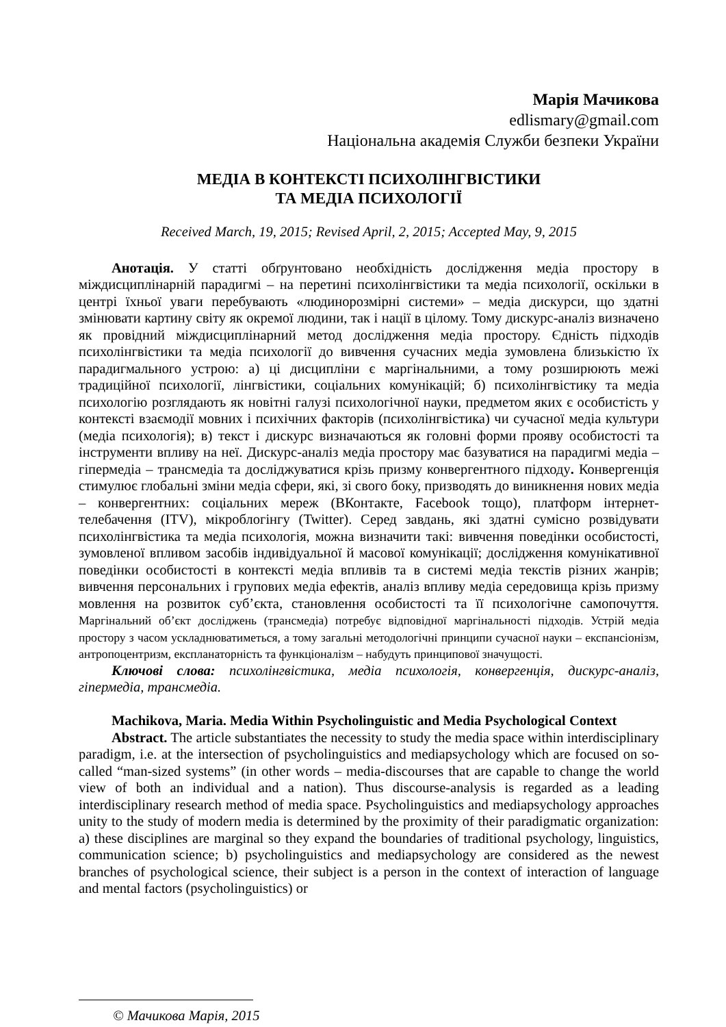Марія Мачикова
edlismary@gmail.com
Національна академія Служби безпеки України
МЕДІА В КОНТЕКСТІ ПСИХОЛІНГВІСТИКИ
ТА МЕДІА ПСИХОЛОГІЇ
Received March, 19, 2015; Revised April, 2, 2015; Accepted May, 9, 2015
Анотація. У статті обґрунтовано необхідність дослідження медіа простору в міждисциплінарній парадигмі – на перетині психолінгвістики та медіа психології, оскільки в центрі їхньої уваги перебувають «людинорозмірні системи» – медіа дискурси, що здатні змінювати картину світу як окремої людини, так і нації в цілому. Тому дискурс-аналіз визначено як провідний міждисциплінарний метод дослідження медіа простору. Єдність підходів психолінгвістики та медіа психології до вивчення сучасних медіа зумовлена близькістю їх парадигмального устрою: а) ці дисципліни є маргінальними, а тому розширюють межі традиційної психології, лінгвістики, соціальних комунікацій; б) психолінгвістику та медіа психологію розглядають як новітні галузі психологічної науки, предметом яких є особистість у контексті взаємодії мовних і психічних факторів (психолінгвістика) чи сучасної медіа культури (медіа психологія); в) текст і дискурс визначаються як головні форми прояву особистості та інструменти впливу на неї. Дискурс-аналіз медіа простору має базуватися на парадигмі медіа – гіпермедіа – трансмедіа та досліджуватися крізь призму конвергентного підходу. Конвергенція стимулює глобальні зміни медіа сфери, які, зі свого боку, призводять до виникнення нових медіа – конвергентних: соціальних мереж (ВКонтакте, Facebook тощо), платформ інтернет-телебачення (ITV), мікроблогінгу (Twitter). Серед завдань, які здатні сумісно розвідувати психолінгвістика та медіа психологія, можна визначити такі: вивчення поведінки особистості, зумовленої впливом засобів індивідуальної й масової комунікації; дослідження комунікативної поведінки особистості в контексті медіа впливів та в системі медіа текстів різних жанрів; вивчення персональних і групових медіа ефектів, аналіз впливу медіа середовища крізь призму мовлення на розвиток суб’єкта, становлення особистості та її психологічне самопочуття. Маргінальний об’єкт досліджень (трансмедіа) потребує відповідної маргінальності підходів. Устрій медіа простору з часом ускладнюватиметься, а тому загальні методологічні принципи сучасної науки – експансіонізм, антропоцентризм, експланаторність та функціоналізм – набудуть принципової значущості.
Ключові слова: психолінгвістика, медіа психологія, конвергенція, дискурс-аналіз, гіпермедіа, трансмедіа.
Machikova, Maria. Media Within Psycholinguistic and Media Psychological Context
Abstract. The article substantiates the necessity to study the media space within interdisciplinary paradigm, i.e. at the intersection of psycholinguistics and mediapsychology which are focused on so-called “man-sized systems” (in other words – media-discourses that are capable to change the world view of both an individual and a nation). Thus discourse-analysis is regarded as a leading interdisciplinary research method of media space. Psycholinguistics and mediapsychology approaches unity to the study of modern media is determined by the proximity of their paradigmatic organization: a) these disciplines are marginal so they expand the boundaries of traditional psychology, linguistics, communication science; b) psycholinguistics and mediapsychology are considered as the newest branches of psychological science, their subject is a person in the context of interaction of language and mental factors (psycholinguistics) or
© Мачикова Марія, 2015